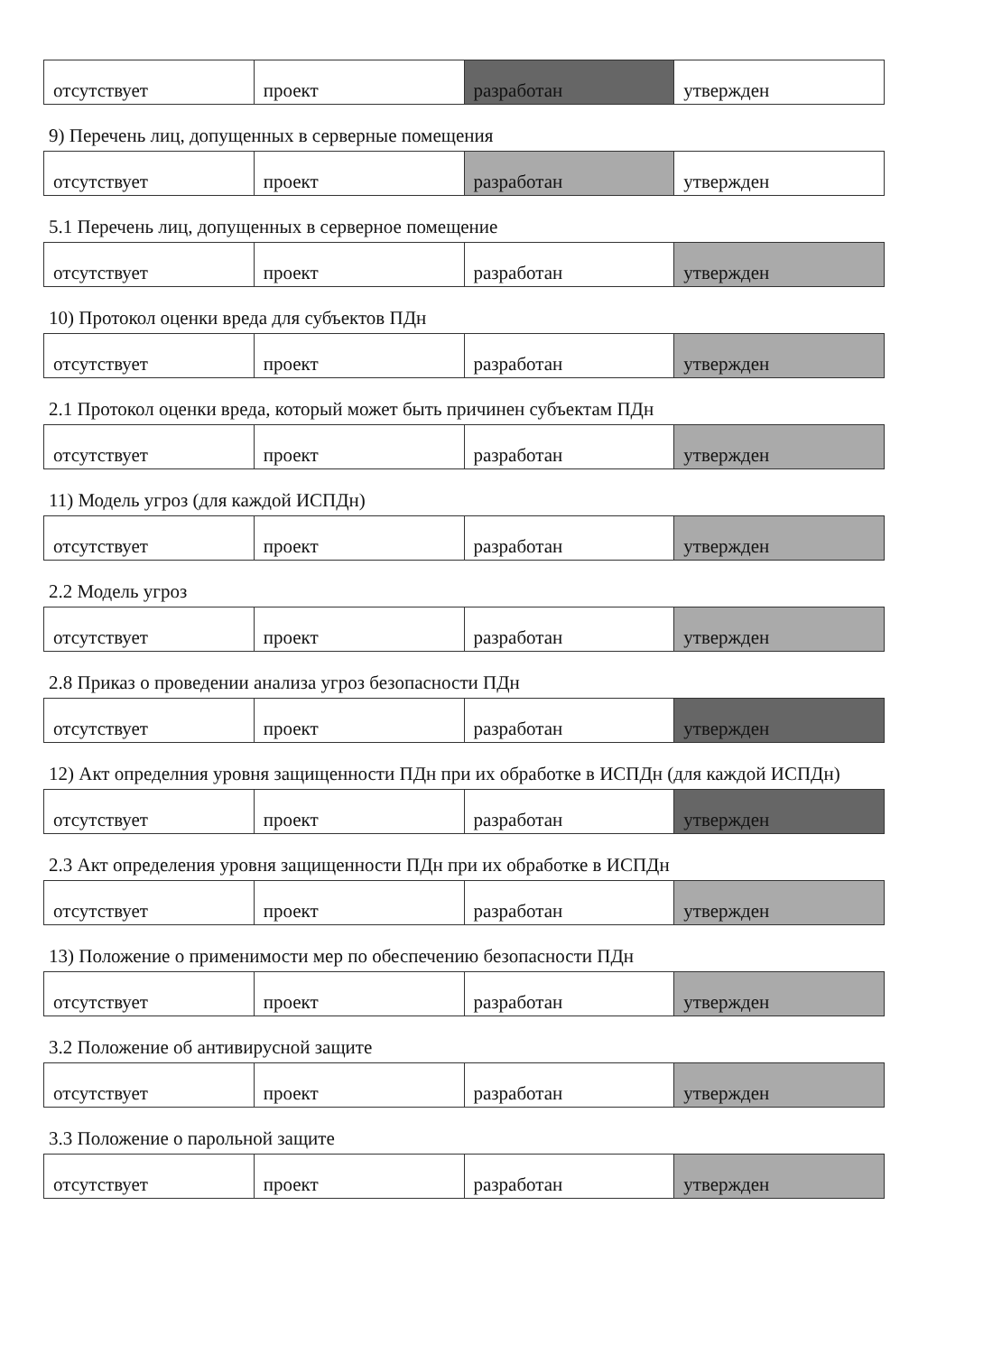| отсутствует | проект | разработан | утвержден |
9) Перечень лиц, допущенных в серверные помещения
| отсутствует | проект | разработан | утвержден |
5.1 Перечень лиц, допущенных в серверное помещение
| отсутствует | проект | разработан | утвержден |
10) Протокол оценки вреда для субъектов ПДн
| отсутствует | проект | разработан | утвержден |
2.1 Протокол оценки вреда, который может быть причинен субъектам ПДн
| отсутствует | проект | разработан | утвержден |
11) Модель угроз (для каждой ИСПДн)
| отсутствует | проект | разработан | утвержден |
2.2 Модель угроз
| отсутствует | проект | разработан | утвержден |
2.8 Приказ о проведении анализа угроз безопасности ПДн
| отсутствует | проект | разработан | утвержден |
12) Акт определния уровня защищенности ПДн при их обработке в ИСПДн (для каждой ИСПДн)
| отсутствует | проект | разработан | утвержден |
2.3 Акт определения уровня защищенности ПДн при их обработке в ИСПДн
| отсутствует | проект | разработан | утвержден |
13) Положение о применимости мер по обеспечению безопасности ПДн
| отсутствует | проект | разработан | утвержден |
3.2 Положение об антивирусной защите
| отсутствует | проект | разработан | утвержден |
3.3 Положение о парольной защите
| отсутствует | проект | разработан | утвержден |